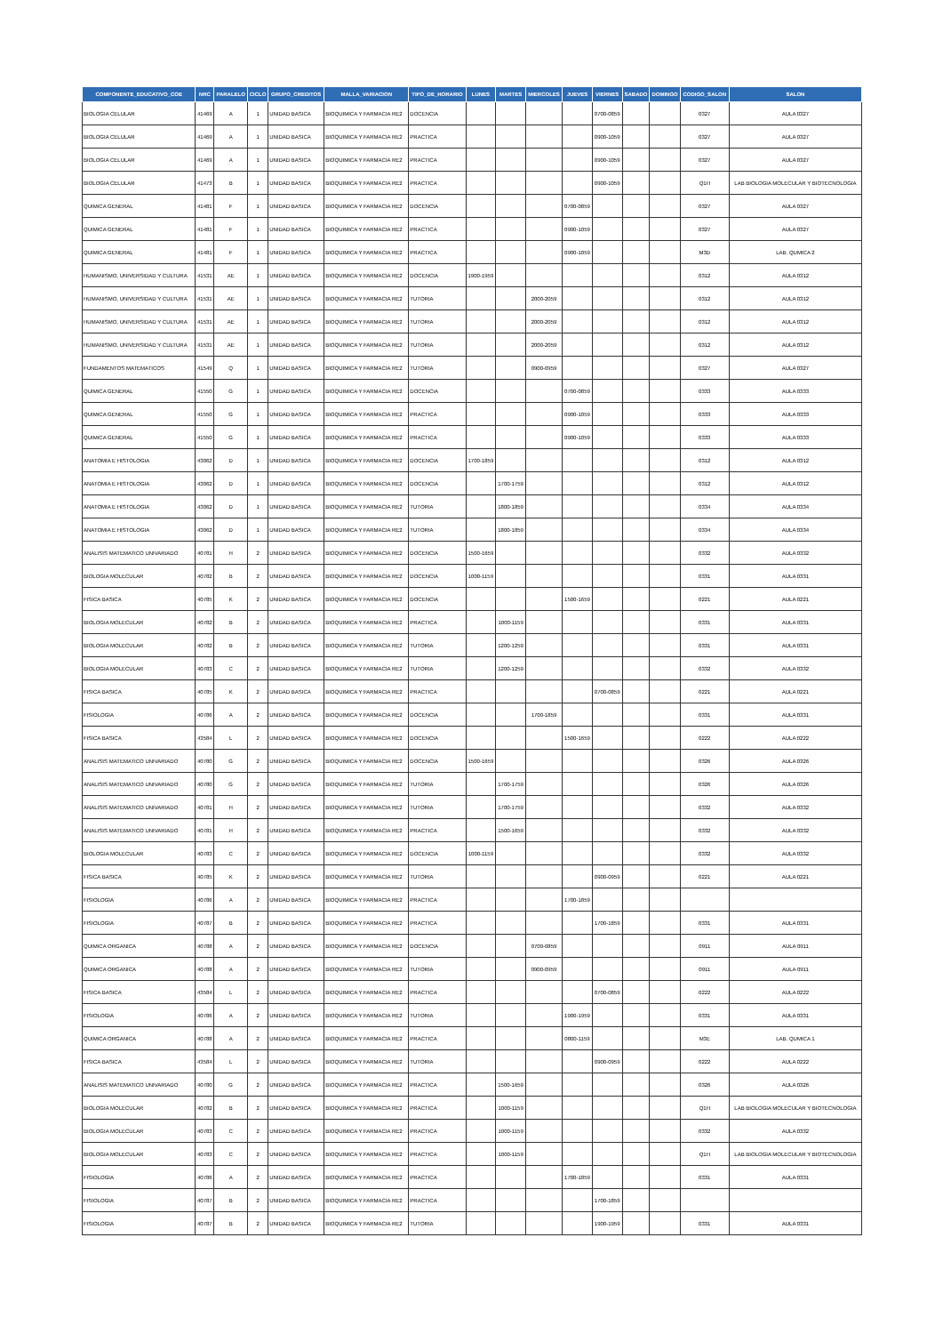| COMPONENTE_EDUCATIVO_COE | NRC | PARALELO | CICLO | GRUPO_CREDITOS | MALLA_VARIACION | TIPO_DE_HORARIO | LUNES | MARTES | MIERCOLES | JUEVES | VIERNES | SABADO | DOMINGO | CODIGO_SALON | SALON |
| --- | --- | --- | --- | --- | --- | --- | --- | --- | --- | --- | --- | --- | --- | --- | --- |
| BIOLOGIA CELULAR | 41469 | A | 1 | UNIDAD BASICA | BIOQUIMICA Y FARMACIA RE2 | DOCENCIA | | | | | 0700-0859 | | | 0327 | AULA 0327 |
| BIOLOGIA CELULAR | 41469 | A | 1 | UNIDAD BASICA | BIOQUIMICA Y FARMACIA RE2 | PRACTICA | | | | | 0900-1059 | | | 0327 | AULA 0327 |
| BIOLOGIA CELULAR | 41469 | A | 1 | UNIDAD BASICA | BIOQUIMICA Y FARMACIA RE2 | PRACTICA | | | | | 0900-1059 | | | 0327 | AULA 0327 |
| BIOLOGIA CELULAR | 41473 | B | 1 | UNIDAD BASICA | BIOQUIMICA Y FARMACIA RE2 | PRACTICA | | | | | 0900-1059 | | | Q1H | LAB BIOLOGIA MOLECULAR Y BIOTECNOLOGIA |
| QUIMICA GENERAL | 41481 | F | 1 | UNIDAD BASICA | BIOQUIMICA Y FARMACIA RE2 | DOCENCIA | | | | 0700-0859 | | | | 0327 | AULA 0327 |
| QUIMICA GENERAL | 41481 | F | 1 | UNIDAD BASICA | BIOQUIMICA Y FARMACIA RE2 | PRACTICA | | | | 0900-1059 | | | | 0327 | AULA 0327 |
| QUIMICA GENERAL | 41481 | F | 1 | UNIDAD BASICA | BIOQUIMICA Y FARMACIA RE2 | PRACTICA | | | | 0900-1059 | | | | M3D | LAB. QUMICA 2 |
| HUMANISMO, UNIVERSIDAD Y CULTURA | 41531 | AE | 1 | UNIDAD BASICA | BIOQUIMICA Y FARMACIA RE2 | DOCENCIA | 1900-1959 | | | | | | | 0312 | AULA 0312 |
| HUMANISMO, UNIVERSIDAD Y CULTURA | 41531 | AE | 1 | UNIDAD BASICA | BIOQUIMICA Y FARMACIA RE2 | TUTORIA | | | 2000-2059 | | | | | 0312 | AULA 0312 |
| HUMANISMO, UNIVERSIDAD Y CULTURA | 41531 | AE | 1 | UNIDAD BASICA | BIOQUIMICA Y FARMACIA RE2 | TUTORIA | | | 2000-2059 | | | | | 0312 | AULA 0312 |
| HUMANISMO, UNIVERSIDAD Y CULTURA | 41531 | AE | 1 | UNIDAD BASICA | BIOQUIMICA Y FARMACIA RE2 | TUTORIA | | | 2000-2059 | | | | | 0312 | AULA 0312 |
| FUNDAMENTOS MATEMATICOS | 41549 | Q | 1 | UNIDAD BASICA | BIOQUIMICA Y FARMACIA RE2 | TUTORIA | | | 0900-0959 | | | | | 0327 | AULA 0327 |
| QUIMICA GENERAL | 41550 | G | 1 | UNIDAD BASICA | BIOQUIMICA Y FARMACIA RE2 | DOCENCIA | | | | 0700-0859 | | | | 0333 | AULA 0333 |
| QUIMICA GENERAL | 41550 | G | 1 | UNIDAD BASICA | BIOQUIMICA Y FARMACIA RE2 | PRACTICA | | | | 0900-1059 | | | | 0333 | AULA 0333 |
| QUIMICA GENERAL | 41550 | G | 1 | UNIDAD BASICA | BIOQUIMICA Y FARMACIA RE2 | PRACTICA | | | | 0900-1059 | | | | 0333 | AULA 0333 |
| ANATOMIA E HISTOLOGIA | 43062 | D | 1 | UNIDAD BASICA | BIOQUIMICA Y FARMACIA RE2 | DOCENCIA | 1700-1859 | | | | | | | 0312 | AULA 0312 |
| ANATOMIA E HISTOLOGIA | 43062 | D | 1 | UNIDAD BASICA | BIOQUIMICA Y FARMACIA RE2 | DOCENCIA | | 1700-1759 | | | | | | 0312 | AULA 0312 |
| ANATOMIA E HISTOLOGIA | 43062 | D | 1 | UNIDAD BASICA | BIOQUIMICA Y FARMACIA RE2 | TUTORIA | | 1800-1859 | | | | | | 0334 | AULA 0334 |
| ANATOMIA E HISTOLOGIA | 43062 | D | 1 | UNIDAD BASICA | BIOQUIMICA Y FARMACIA RE2 | TUTORIA | | 1800-1859 | | | | | | 0334 | AULA 0334 |
| ANALISIS MATEMATICO UNIVARIADO | 40781 | H | 2 | UNIDAD BASICA | BIOQUIMICA Y FARMACIA RE2 | DOCENCIA | 1500-1659 | | | | | | | 0332 | AULA 0332 |
| BIOLOGIA MOLECULAR | 40782 | B | 2 | UNIDAD BASICA | BIOQUIMICA Y FARMACIA RE2 | DOCENCIA | 1000-1159 | | | | | | | 0331 | AULA 0331 |
| FISICA BASICA | 40785 | K | 2 | UNIDAD BASICA | BIOQUIMICA Y FARMACIA RE2 | DOCENCIA | | | | 1500-1659 | | | | 0221 | AULA 0221 |
| BIOLOGIA MOLECULAR | 40782 | B | 2 | UNIDAD BASICA | BIOQUIMICA Y FARMACIA RE2 | PRACTICA | | 1000-1159 | | | | | | 0331 | AULA 0331 |
| BIOLOGIA MOLECULAR | 40782 | B | 2 | UNIDAD BASICA | BIOQUIMICA Y FARMACIA RE2 | TUTORIA | | 1200-1259 | | | | | | 0331 | AULA 0331 |
| BIOLOGIA MOLECULAR | 40783 | C | 2 | UNIDAD BASICA | BIOQUIMICA Y FARMACIA RE2 | TUTORIA | | 1200-1259 | | | | | | 0332 | AULA 0332 |
| FISICA BASICA | 40785 | K | 2 | UNIDAD BASICA | BIOQUIMICA Y FARMACIA RE2 | PRACTICA | | | | | 0700-0859 | | | 0221 | AULA 0221 |
| FISIOLOGIA | 40786 | A | 2 | UNIDAD BASICA | BIOQUIMICA Y FARMACIA RE2 | DOCENCIA | | | 1700-1859 | | | | | 0331 | AULA 0331 |
| FISICA BASICA | 43584 | L | 2 | UNIDAD BASICA | BIOQUIMICA Y FARMACIA RE2 | DOCENCIA | | | | 1500-1659 | | | | 0222 | AULA 0222 |
| ANALISIS MATEMATICO UNIVARIADO | 40780 | G | 2 | UNIDAD BASICA | BIOQUIMICA Y FARMACIA RE2 | DOCENCIA | 1500-1659 | | | | | | | 0326 | AULA 0326 |
| ANALISIS MATEMATICO UNIVARIADO | 40780 | G | 2 | UNIDAD BASICA | BIOQUIMICA Y FARMACIA RE2 | TUTORIA | | 1700-1759 | | | | | | 0326 | AULA 0326 |
| ANALISIS MATEMATICO UNIVARIADO | 40781 | H | 2 | UNIDAD BASICA | BIOQUIMICA Y FARMACIA RE2 | TUTORIA | | 1700-1759 | | | | | | 0332 | AULA 0332 |
| ANALISIS MATEMATICO UNIVARIADO | 40781 | H | 2 | UNIDAD BASICA | BIOQUIMICA Y FARMACIA RE2 | PRACTICA | | 1500-1659 | | | | | | 0332 | AULA 0332 |
| BIOLOGIA MOLECULAR | 40783 | C | 2 | UNIDAD BASICA | BIOQUIMICA Y FARMACIA RE2 | DOCENCIA | 1000-1159 | | | | | | | 0332 | AULA 0332 |
| FISICA BASICA | 40785 | K | 2 | UNIDAD BASICA | BIOQUIMICA Y FARMACIA RE2 | TUTORIA | | | | | 0900-0959 | | | 0221 | AULA 0221 |
| FISIOLOGIA | 40786 | A | 2 | UNIDAD BASICA | BIOQUIMICA Y FARMACIA RE2 | PRACTICA | | | | 1700-1859 | | | | | |
| FISIOLOGIA | 40787 | B | 2 | UNIDAD BASICA | BIOQUIMICA Y FARMACIA RE2 | PRACTICA | | | | | 1700-1859 | | | 0331 | AULA 0331 |
| QUIMICA ORGANICA | 40788 | A | 2 | UNIDAD BASICA | BIOQUIMICA Y FARMACIA RE2 | DOCENCIA | | | 0700-0859 | | | | | 0911 | AULA 0911 |
| QUIMICA ORGANICA | 40788 | A | 2 | UNIDAD BASICA | BIOQUIMICA Y FARMACIA RE2 | TUTORIA | | | 0900-0959 | | | | | 0911 | AULA 0911 |
| FISICA BASICA | 43584 | L | 2 | UNIDAD BASICA | BIOQUIMICA Y FARMACIA RE2 | PRACTICA | | | | | 0700-0859 | | | 0222 | AULA 0222 |
| FISIOLOGIA | 40786 | A | 2 | UNIDAD BASICA | BIOQUIMICA Y FARMACIA RE2 | TUTORIA | | | | 1900-1959 | | | | 0331 | AULA 0331 |
| QUIMICA ORGANICA | 40788 | A | 2 | UNIDAD BASICA | BIOQUIMICA Y FARMACIA RE2 | PRACTICA | | | | 0800-1159 | | | | M3E | LAB. QUMICA 1 |
| FISICA BASICA | 43584 | L | 2 | UNIDAD BASICA | BIOQUIMICA Y FARMACIA RE2 | TUTORIA | | | | | 0900-0959 | | | 0222 | AULA 0222 |
| ANALISIS MATEMATICO UNIVARIADO | 40780 | G | 2 | UNIDAD BASICA | BIOQUIMICA Y FARMACIA RE2 | PRACTICA | | 1500-1659 | | | | | | 0326 | AULA 0326 |
| BIOLOGIA MOLECULAR | 40782 | B | 2 | UNIDAD BASICA | BIOQUIMICA Y FARMACIA RE2 | PRACTICA | | 1000-1159 | | | | | | Q1H | LAB BIOLOGIA MOLECULAR Y BIOTECNOLOGIA |
| BIOLOGIA MOLECULAR | 40783 | C | 2 | UNIDAD BASICA | BIOQUIMICA Y FARMACIA RE2 | PRACTICA | | 1000-1159 | | | | | | 0332 | AULA 0332 |
| BIOLOGIA MOLECULAR | 40783 | C | 2 | UNIDAD BASICA | BIOQUIMICA Y FARMACIA RE2 | PRACTICA | | 1000-1159 | | | | | | Q1H | LAB BIOLOGIA MOLECULAR Y BIOTECNOLOGIA |
| FISIOLOGIA | 40786 | A | 2 | UNIDAD BASICA | BIOQUIMICA Y FARMACIA RE2 | PRACTICA | | | | 1700-1859 | | | | 0331 | AULA 0331 |
| FISIOLOGIA | 40787 | B | 2 | UNIDAD BASICA | BIOQUIMICA Y FARMACIA RE2 | PRACTICA | | | | | 1700-1859 | | | | |
| FISIOLOGIA | 40787 | B | 2 | UNIDAD BASICA | BIOQUIMICA Y FARMACIA RE2 | TUTORIA | | | | | 1900-1959 | | | 0331 | AULA 0331 |